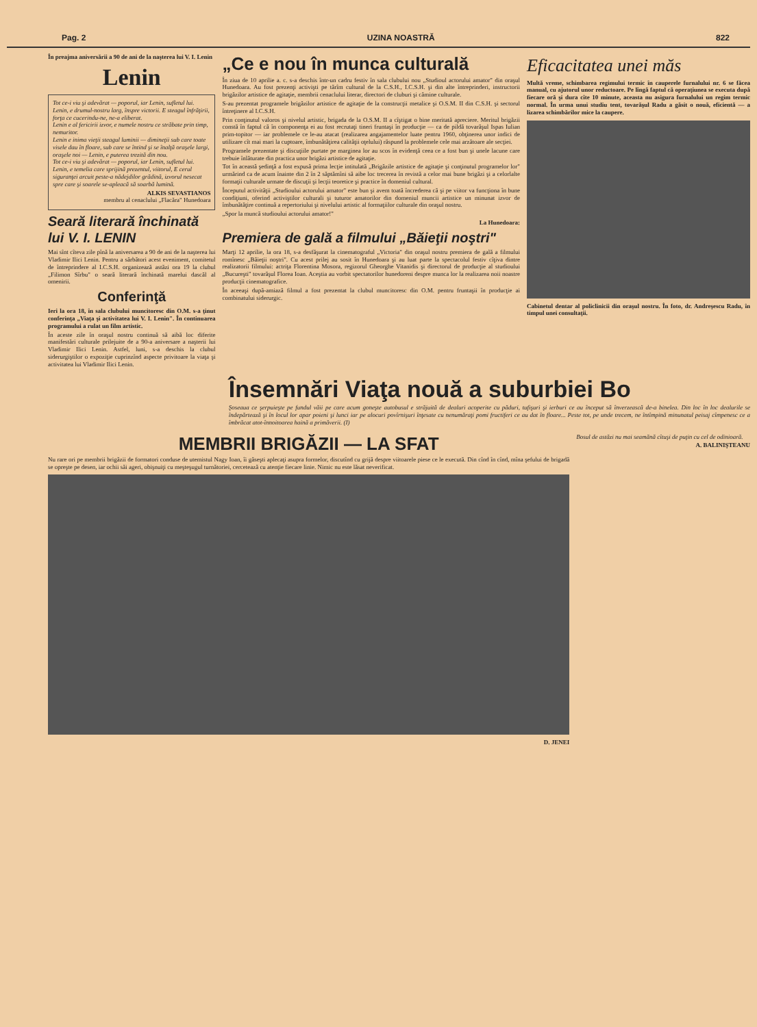Pag. 2 UZINA NOASTRĂ 822
În preajma aniversării a 90 de ani de la naşterea lui V. I. Lenin
Lenin
Tot ce-i viu şi adevărat — poporul, iar Lenin, sufletul lui. Lenin, e drumul-nostru larg, înspre victorii. E steagul înfrăţirii, forţa ce cucerindu-ne, ne-a eliberat.
Lenin e al fericirii izvor, e numele nostru ce străbate prin timp, nemuritor.
Lenin e inima vieţii steagul luminii — dimineţii sub care toate visele dau în floare, sub care se întind şi se înalţă oraşele largi, oraşele noi — Lenin, e puterea trezită din nou.
Tot ce-i viu şi adevărat — poporul, iar Lenin, sufletul lui. Lenin, e temelia care sprijină prezentul, viitorul, E cerul siguranţei arcuit peste-a nădejdilor grădină, izvorul nesecat spre care şi soarele se-apleacă să soarbă lumină.
ALKIS SEVASTIANOS
membru al cenaclului „Flacăra" Hunedoara
Seară literară închinată lui V. I. LENIN
Mai sînt cîteva zile pînă la aniversarea a 90 de ani de la naşterea lui Vladimir Ilici Lenin. Pentru a sărbători acest eveniment, comitetul de întreprindere al I.C.S.H. organizează astăzi ora 19 la clubul „Filimon Sîrbu" o seară literară închinată marelui dascăl al omenirii.
Conferinţă
Ieri la ora 18, în sala clubului muncitoresc din O.M. s-a ţinut conferinţa „Viaţa şi activitatea lui V. I. Lenin". În continuarea programului a rulat un film artistic.
În aceste zile în oraşul nostru continuă să aibă loc diferite manifestări culturale prilejuite de a 90-a aniversare a naşterii lui Vladimir Ilici Lenin. Astfel, luni, s-a deschis la clubul siderurgiştilor o expoziţie cuprinzînd aspecte privitoare la viaţa şi activitatea lui Vladimir Ilici Lenin.
„Ce e nou în munca culturală
În ziua de 10 aprilie a. c. s-a deschis într-un cadru festiv în sala clubului nou „Studioul actorului amator" din oraşul Hunedoara. Au fost prezenţi activişti pe tărîm cultural de la C.S.H., I.C.S.H. şi din alte întreprinderi, instructorii brigăzilor artistice de agitaţie, membrii cenaclului literar, directori de cluburi şi cămine culturale.
S-au prezentat programele brigăzilor artistice de agitaţie de la construcţii metalice şi O.S.M. II din C.S.H. şi sectorul întreţinere al I.C.S.H.
Prin conţinutul valoros şi nivelul artistic, brigada de la O.S.M. II a cîştigat o bine meritată apreciere. Meritul brigăzii constă în faptul că în componenţa ei au fost recrutaţi tineri fruntaşi în producţie — ca de pildă tovarăşul Ispas Iulian prim-topitor — iar problemele ce le-au atacat (realizarea angajamentelor luate pentru 1960, obţinerea unor indici de utilizare cît mai mari la cuptoare, îmbunătăţirea calităţii oţelului) răspund la problemele cele mai arzătoare ale secţiei.
Programele prezentate şi discuţiile purtate pe marginea lor au scos în evidenţă ceea ce a fost bun şi unele lacune care trebuie înlăturate din practica unor brigăzi artistice de agitaţie.
Tot în această şedinţă a fost expusă prima lecţie intitulată „Brigăzile artistice de agitaţie şi conţinutul programelor lor" urmărind ca de acum înainte din 2 în 2 săptămîni să aibe loc trecerea în revistă a celor mai bune brigăzi şi a celorlalte formaţii culturale urmate de discuţii şi lecţii teoretice şi practice în domeniul cultural.
Începutul activităţii „Studioului actorului amator" este bun şi avem toată încrederea că şi pe viitor va funcţiona în bune condiţiuni, oferind activiştilor culturali şi tuturor amatorilor din domeniul muncii artistice un minunat izvor de îmbunătăţire continuă a repertoriului şi nivelului artistic al formaţiilor culturale din oraşul nostru.
„Spor la muncă studioului actorului amator!"
La Hunedoara:
Premiera de gală a filmului „Băieţii noştri"
Marţi 12 aprilie, la ora 18, s-a desfăşurat la cinematograful „Victoria" din oraşul nostru premiera de gală a filmului romînesc „Băieţii noştri". Cu acest prilej au sosit în Hunedoara şi au luat parte la spectacolul festiv cîţiva dintre realizatorii filmului: actriţa Florentina Mosora, regizorul Gheorghe Vitanidis şi directorul de producţie al studioului „Bucureşti" tovarăşul Florea Ioan. Aceştia au vorbit spectatorilor hunedoreni despre munca lor la realizarea noii noastre producţii cinematografice.
În aceeaşi după-amiază filmul a fost prezentat la clubul muncitoresc din O.M. pentru fruntaşii în producţie ai combinatului siderurgic.
Eficacitatea unei măs
Multă vreme, schimbarea regimului termic în cauperele furnalului nr. 6 se făcea manual, cu ajutorul unor reductoare. Pe lîngă faptul că operaţiunea se executa după fiecare oră şi dura cîte 10 minute, aceasta nu asigura furnalului un regim termic normal. În urma unui studiu tent, tovarăşul Radu a găsit o nouă, eficientă — a lizarea schimbărilor mice la caupere.
Cabinetul dentar al policlinicii din oraşul nostru. În foto, dr. Andreşescu Radu, în timpul unei consultaţii.
Însemnări Viaţa nouă a suburbiei Bo
Şoseaua ce şerpuieşte pe fundul văii pe care acum goneşte autobusul e străjuită de dealuri acoperite cu păduri, tufişuri şi ierburi ce au început să înverzească de-a binelea. Din loc în loc dealurile se îndepărtează şi în locul lor apar poieni şi lunci iar pe alocuri povîrnişuri înţesate cu nenumăraţi pomi fructiferi ce au dat în floare... Peste tot, pe unde trecem, ne întîmpină minunatul peisaj cîmpenesc ce a îmbrăcat atot-înnoitoarea haină a primăverii. (I)
MEMBRII BRIGĂZII — LA SFAT
Nu rare ori pe membrii brigăzii de formatori conduse de utemistul Nagy Ioan, îi găseşti aplecaţi asupra formelor, discutînd cu grijă despre viitoarele piese ce le execută. Din cînd în cînd, mîna şefului de brigadă se opreşte pe desen, iar ochii săi ageri, obişnuiţi cu meşteşugul turnătoriei, cercetează cu atenţie fiecare linie. Nimic nu este lăsat neverificat.
D. JENEI
Bosul de astăzi nu mai seamănă cîtuşi de puţin cu cel de odinioară.
A. BALINIŞTEANU